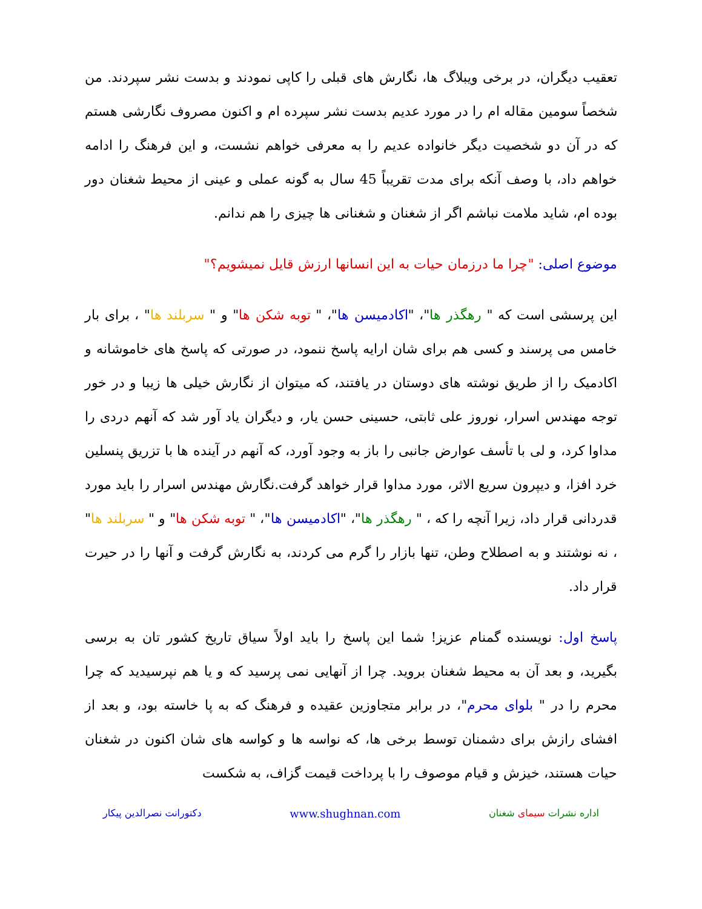تعقیب دیگران، در برخی ویبلاگ ها، نگارش های قبلی را کاپی نمودند و بدست نشر سپردند. من شخصاً سومین مقاله ام را در مورد عدیم بدست نشر سپرده ام و اکنون مصروف نگارشی هستم که در آن دو شخصیت دیگر خانواده عدیم را به معرفی خواهم نشست، و این فرهنگ را ادامه خواهم داد، با وصف آنکه برای مدت تقریباً 45 سال به گونه عملی و عینی از محیط شغنان دور بوده ام، شاید ملامت نباشم اگر از شغنان و شغنانی ها چیزی را هم ندانم.
موضوع اصلی: "چرا ما درزمان حیات به این انسانها ارزش قایل نمیشویم؟"
این پرسشی است که " رهگذر ها"، "اکادمیسن ها"، " توبه شکن ها" و " سربلند ها" ، برای بار خامس می پرسند و کسی هم برای شان ارایه پاسخ ننمود، در صورتی که پاسخ های خاموشانه و اکادمیک را از طریق نوشته های دوستان در یافتند، که میتوان از نگارش خیلی ها زیبا و در خور توجه مهندس اسرار، نوروز علی ثابتی، حسینی حسن یار، و دیگران یاد آور شد که آنهم دردی را مداوا کرد، و لی با تأسف عوارض جانبی را باز به وجود آورد، که آنهم در آینده ها با تزریق پنسلین خرد افزا، و دیپرون سریع الاثر، مورد مداوا قرار خواهد گرفت.نگارش مهندس اسرار را باید مورد قدردانی قرار داد، زیرا آنچه را که ، " رهگذر ها"، "اکادمیسن ها"، " توبه شکن ها" و " سربلند ها" ، نه نوشتند و به اصطلاح وطن، تنها بازار را گرم می کردند، به نگارش گرفت و آنها را در حیرت قرار داد.
پاسخ اول: نویسنده گمنام عزیز! شما این پاسخ را باید اولاً سیاق تاریخ کشور تان به برسی بگیرید، و بعد آن به محیط شغنان بروید. چرا از آنهایی نمی پرسید که و یا هم نپرسیدید که چرا محرم را در " بلوای محرم"، در برابر متجاوزین عقیده و فرهنگ که به پا خاسته بود، و بعد از افشای رازش برای دشمنان توسط برخی ها، که نواسه ها و کواسه های شان اکنون در شغنان حیات هستند، خیزش و قیام موصوف را با پرداخت قیمت گزاف، به شکست
اداره نشرات سیمای شغنان www.shughnan.com دکتورانت نصرالدین پیکار